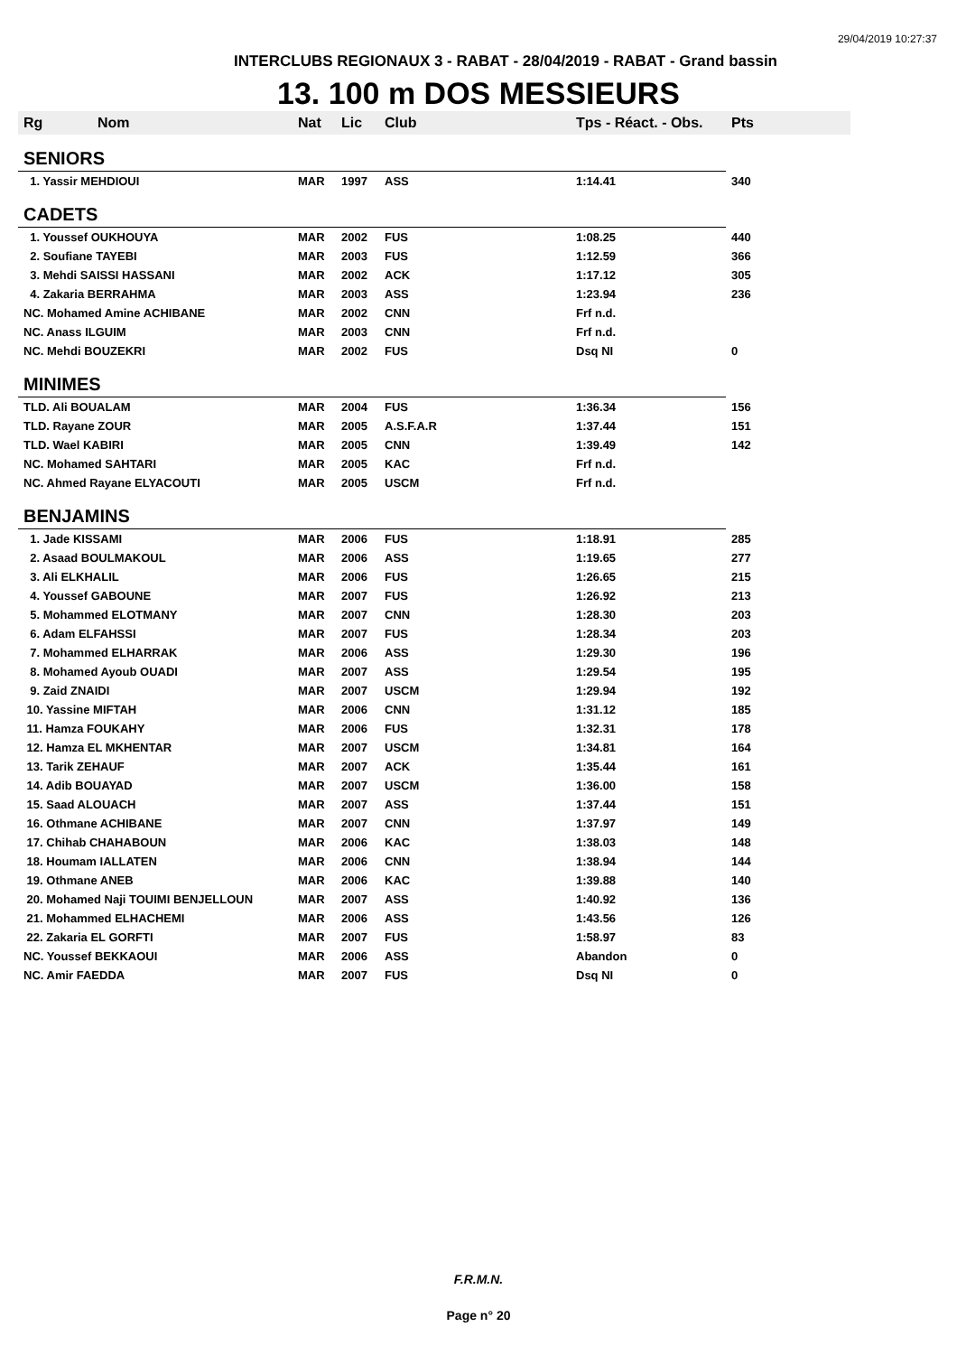29/04/2019 10:27:37
INTERCLUBS REGIONAUX 3 - RABAT - 28/04/2019 - RABAT - Grand bassin
13. 100 m DOS MESSIEURS
| Rg | Nom | Nat | Lic | Club | Tps - Réact. - Obs. | Pts |
| --- | --- | --- | --- | --- | --- | --- |
| SENIORS | | | | | | |
| 1. Yassir MEHDIOUI | | MAR | 1997 | ASS | 1:14.41 | 340 |
| CADETS | | | | | | |
| 1. Youssef OUKHOUYA | | MAR | 2002 | FUS | 1:08.25 | 440 |
| 2. Soufiane TAYEBI | | MAR | 2003 | FUS | 1:12.59 | 366 |
| 3. Mehdi SAISSI HASSANI | | MAR | 2002 | ACK | 1:17.12 | 305 |
| 4. Zakaria BERRAHMA | | MAR | 2003 | ASS | 1:23.94 | 236 |
| NC. Mohamed Amine ACHIBANE | | MAR | 2002 | CNN | Frf n.d. | |
| NC. Anass ILGUIM | | MAR | 2003 | CNN | Frf n.d. | |
| NC. Mehdi BOUZEKRI | | MAR | 2002 | FUS | Dsq NI | 0 |
| MINIMES | | | | | | |
| TLD. Ali BOUALAM | | MAR | 2004 | FUS | 1:36.34 | 156 |
| TLD. Rayane ZOUR | | MAR | 2005 | A.S.F.A.R | 1:37.44 | 151 |
| TLD. Wael KABIRI | | MAR | 2005 | CNN | 1:39.49 | 142 |
| NC. Mohamed SAHTARI | | MAR | 2005 | KAC | Frf n.d. | |
| NC. Ahmed Rayane ELYACOUTI | | MAR | 2005 | USCM | Frf n.d. | |
| BENJAMINS | | | | | | |
| 1. Jade KISSAMI | | MAR | 2006 | FUS | 1:18.91 | 285 |
| 2. Asaad BOULMAKOUL | | MAR | 2006 | ASS | 1:19.65 | 277 |
| 3. Ali ELKHALIL | | MAR | 2006 | FUS | 1:26.65 | 215 |
| 4. Youssef GABOUNE | | MAR | 2007 | FUS | 1:26.92 | 213 |
| 5. Mohammed ELOTMANY | | MAR | 2007 | CNN | 1:28.30 | 203 |
| 6. Adam ELFAHSSI | | MAR | 2007 | FUS | 1:28.34 | 203 |
| 7. Mohammed ELHARRAK | | MAR | 2006 | ASS | 1:29.30 | 196 |
| 8. Mohamed Ayoub OUADI | | MAR | 2007 | ASS | 1:29.54 | 195 |
| 9. Zaid ZNAIDI | | MAR | 2007 | USCM | 1:29.94 | 192 |
| 10. Yassine MIFTAH | | MAR | 2006 | CNN | 1:31.12 | 185 |
| 11. Hamza FOUKAHY | | MAR | 2006 | FUS | 1:32.31 | 178 |
| 12. Hamza EL MKHENTAR | | MAR | 2007 | USCM | 1:34.81 | 164 |
| 13. Tarik ZEHAUF | | MAR | 2007 | ACK | 1:35.44 | 161 |
| 14. Adib BOUAYAD | | MAR | 2007 | USCM | 1:36.00 | 158 |
| 15. Saad ALOUACH | | MAR | 2007 | ASS | 1:37.44 | 151 |
| 16. Othmane ACHIBANE | | MAR | 2007 | CNN | 1:37.97 | 149 |
| 17. Chihab CHAHABOUN | | MAR | 2006 | KAC | 1:38.03 | 148 |
| 18. Houmam IALLATEN | | MAR | 2006 | CNN | 1:38.94 | 144 |
| 19. Othmane ANEB | | MAR | 2006 | KAC | 1:39.88 | 140 |
| 20. Mohamed Naji TOUIMI BENJELLOUN | | MAR | 2007 | ASS | 1:40.92 | 136 |
| 21. Mohammed ELHACHEMI | | MAR | 2006 | ASS | 1:43.56 | 126 |
| 22. Zakaria EL GORFTI | | MAR | 2007 | FUS | 1:58.97 | 83 |
| NC. Youssef BEKKAOUI | | MAR | 2006 | ASS | Abandon | 0 |
| NC. Amir FAEDDA | | MAR | 2007 | FUS | Dsq NI | 0 |
F.R.M.N.
Page n° 20